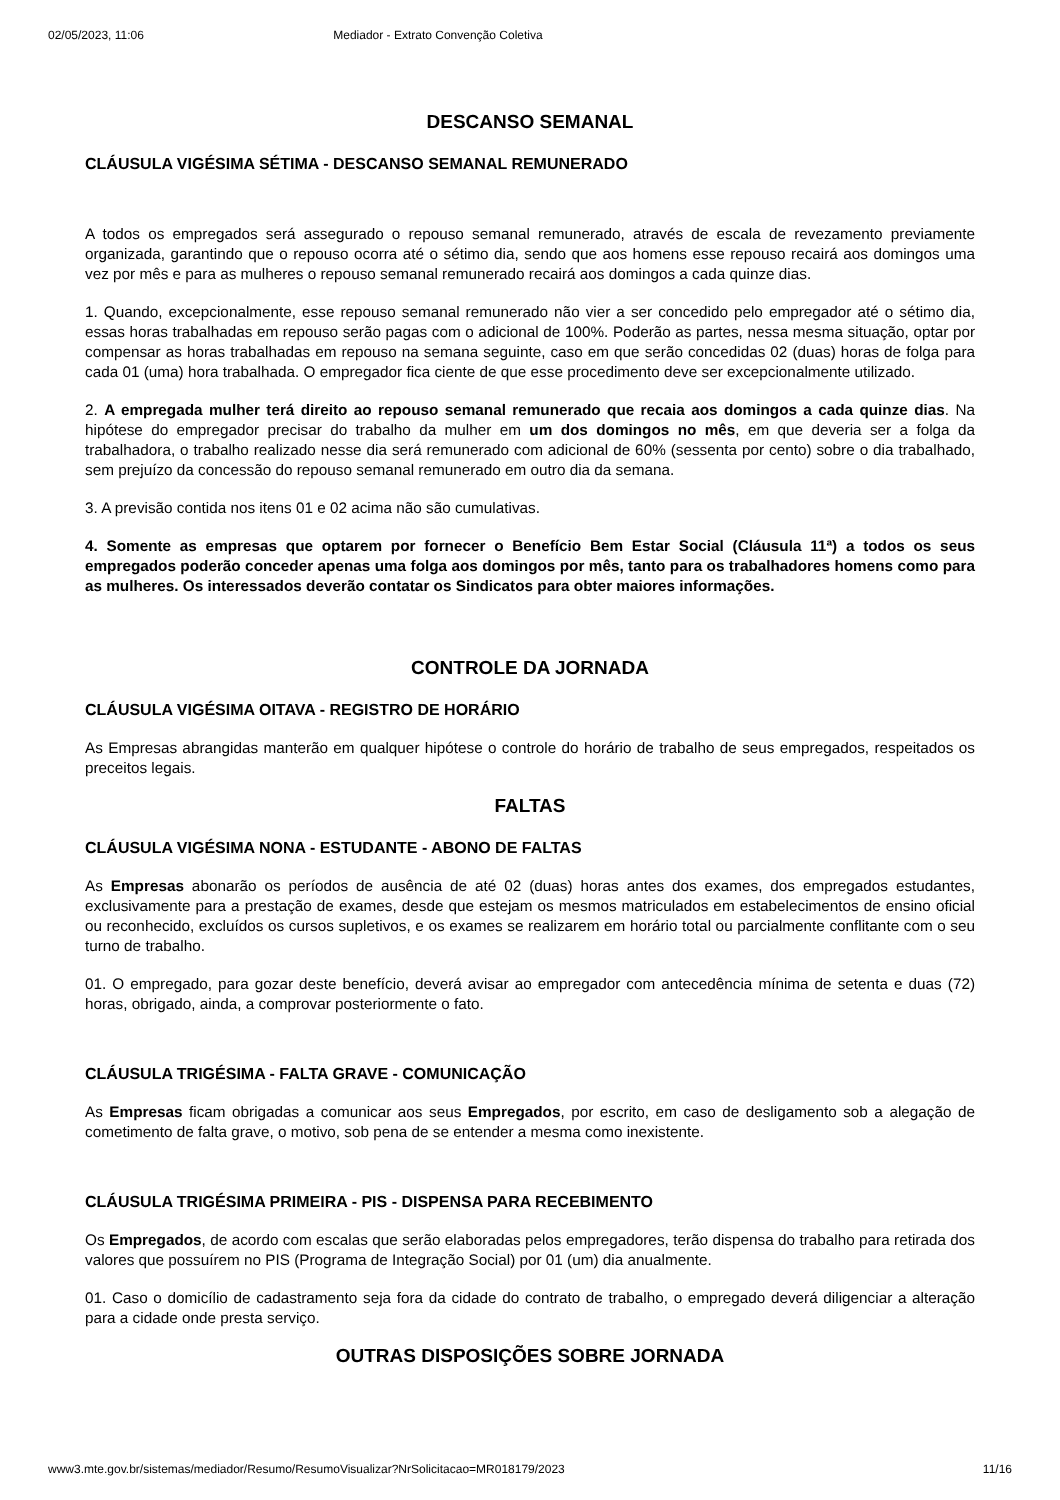02/05/2023, 11:06 Mediador - Extrato Convenção Coletiva
DESCANSO SEMANAL
CLÁUSULA VIGÉSIMA SÉTIMA - DESCANSO SEMANAL REMUNERADO
A todos os empregados será assegurado o repouso semanal remunerado, através de escala de revezamento previamente organizada, garantindo que o repouso ocorra até o sétimo dia, sendo que aos homens esse repouso recairá aos domingos uma vez por mês e para as mulheres o repouso semanal remunerado recairá aos domingos a cada quinze dias.
1. Quando, excepcionalmente, esse repouso semanal remunerado não vier a ser concedido pelo empregador até o sétimo dia, essas horas trabalhadas em repouso serão pagas com o adicional de 100%. Poderão as partes, nessa mesma situação, optar por compensar as horas trabalhadas em repouso na semana seguinte, caso em que serão concedidas 02 (duas) horas de folga para cada 01 (uma) hora trabalhada. O empregador fica ciente de que esse procedimento deve ser excepcionalmente utilizado.
2. A empregada mulher terá direito ao repouso semanal remunerado que recaia aos domingos a cada quinze dias. Na hipótese do empregador precisar do trabalho da mulher em um dos domingos no mês, em que deveria ser a folga da trabalhadora, o trabalho realizado nesse dia será remunerado com adicional de 60% (sessenta por cento) sobre o dia trabalhado, sem prejuízo da concessão do repouso semanal remunerado em outro dia da semana.
3. A previsão contida nos itens 01 e 02 acima não são cumulativas.
4. Somente as empresas que optarem por fornecer o Benefício Bem Estar Social (Cláusula 11ª) a todos os seus empregados poderão conceder apenas uma folga aos domingos por mês, tanto para os trabalhadores homens como para as mulheres. Os interessados deverão contatar os Sindicatos para obter maiores informações.
CONTROLE DA JORNADA
CLÁUSULA VIGÉSIMA OITAVA - REGISTRO DE HORÁRIO
As Empresas abrangidas manterão em qualquer hipótese o controle do horário de trabalho de seus empregados, respeitados os preceitos legais.
FALTAS
CLÁUSULA VIGÉSIMA NONA - ESTUDANTE - ABONO DE FALTAS
As Empresas abonarão os períodos de ausência de até 02 (duas) horas antes dos exames, dos empregados estudantes, exclusivamente para a prestação de exames, desde que estejam os mesmos matriculados em estabelecimentos de ensino oficial ou reconhecido, excluídos os cursos supletivos, e os exames se realizarem em horário total ou parcialmente conflitante com o seu turno de trabalho.
01. O empregado, para gozar deste benefício, deverá avisar ao empregador com antecedência mínima de setenta e duas (72) horas, obrigado, ainda, a comprovar posteriormente o fato.
CLÁUSULA TRIGÉSIMA - FALTA GRAVE - COMUNICAÇÃO
As Empresas ficam obrigadas a comunicar aos seus Empregados, por escrito, em caso de desligamento sob a alegação de cometimento de falta grave, o motivo, sob pena de se entender a mesma como inexistente.
CLÁUSULA TRIGÉSIMA PRIMEIRA - PIS - DISPENSA PARA RECEBIMENTO
Os Empregados, de acordo com escalas que serão elaboradas pelos empregadores, terão dispensa do trabalho para retirada dos valores que possuírem no PIS (Programa de Integração Social) por 01 (um) dia anualmente.
01. Caso o domicílio de cadastramento seja fora da cidade do contrato de trabalho, o empregado deverá diligenciar a alteração para a cidade onde presta serviço.
OUTRAS DISPOSIÇÕES SOBRE JORNADA
www3.mte.gov.br/sistemas/mediador/Resumo/ResumoVisualizar?NrSolicitacao=MR018179/2023 11/16